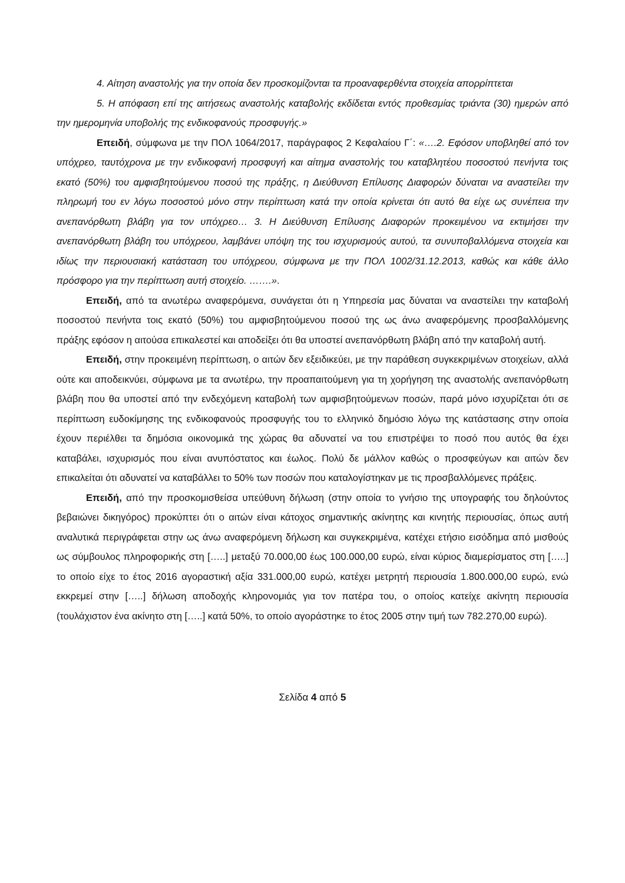4. Αίτηση αναστολής για την οποία δεν προσκομίζονται τα προαναφερθέντα στοιχεία απορρίπτεται
5. Η απόφαση επί της αιτήσεως αναστολής καταβολής εκδίδεται εντός προθεσμίας τριάντα (30) ημερών από την ημερομηνία υποβολής της ενδικοφανούς προσφυγής.»
Επειδή, σύμφωνα με την ΠΟΛ 1064/2017, παράγραφος 2 Κεφαλαίου Γ΄: «….2. Εφόσον υποβληθεί από τον υπόχρεο, ταυτόχρονα με την ενδικοφανή προσφυγή και αίτημα αναστολής του καταβλητέου ποσοστού πενήντα τοις εκατό (50%) του αμφισβητούμενου ποσού της πράξης, η Διεύθυνση Επίλυσης Διαφορών δύναται να αναστείλει την πληρωμή του εν λόγω ποσοστού μόνο στην περίπτωση κατά την οποία κρίνεται ότι αυτό θα είχε ως συνέπεια την ανεπανόρθωτη βλάβη για τον υπόχρεο… 3. Η Διεύθυνση Επίλυσης Διαφορών προκειμένου να εκτιμήσει την ανεπανόρθωτη βλάβη του υπόχρεου, λαμβάνει υπόψη της του ισχυρισμούς αυτού, τα συνυποβαλλόμενα στοιχεία και ιδίως την περιουσιακή κατάσταση του υπόχρεου, σύμφωνα με την ΠΟΛ 1002/31.12.2013, καθώς και κάθε άλλο πρόσφορο για την περίπτωση αυτή στοιχείο. …….».
Επειδή, από τα ανωτέρω αναφερόμενα, συνάγεται ότι η Υπηρεσία μας δύναται να αναστείλει την καταβολή ποσοστού πενήντα τοις εκατό (50%) του αμφισβητούμενου ποσού της ως άνω αναφερόμενης προσβαλλόμενης πράξης εφόσον η αιτούσα επικαλεστεί και αποδείξει ότι θα υποστεί ανεπανόρθωτη βλάβη από την καταβολή αυτή.
Επειδή, στην προκειμένη περίπτωση, ο αιτών δεν εξειδικεύει, με την παράθεση συγκεκριμένων στοιχείων, αλλά ούτε και αποδεικνύει, σύμφωνα με τα ανωτέρω, την προαπαιτούμενη για τη χορήγηση της αναστολής ανεπανόρθωτη βλάβη που θα υποστεί από την ενδεχόμενη καταβολή των αμφισβητούμενων ποσών, παρά μόνο ισχυρίζεται ότι σε περίπτωση ευδοκίμησης της ενδικοφανούς προσφυγής του το ελληνικό δημόσιο λόγω της κατάστασης στην οποία έχουν περιέλθει τα δημόσια οικονομικά της χώρας θα αδυνατεί να του επιστρέψει το ποσό που αυτός θα έχει καταβάλει, ισχυρισμός που είναι ανυπόστατος και έωλος. Πολύ δε μάλλον καθώς ο προσφεύγων και αιτών δεν επικαλείται ότι αδυνατεί να καταβάλλει το 50% των ποσών που καταλογίστηκαν με τις προσβαλλόμενες πράξεις.
Επειδή, από την προσκομισθείσα υπεύθυνη δήλωση (στην οποία το γνήσιο της υπογραφής του δηλούντος βεβαιώνει δικηγόρος) προκύπτει ότι ο αιτών είναι κάτοχος σημαντικής ακίνητης και κινητής περιουσίας, όπως αυτή αναλυτικά περιγράφεται στην ως άνω αναφερόμενη δήλωση και συγκεκριμένα, κατέχει ετήσιο εισόδημα από μισθούς ως σύμβουλος πληροφορικής στη […..] μεταξύ 70.000,00 έως 100.000,00 ευρώ, είναι κύριος διαμερίσματος στη […..] το οποίο είχε το έτος 2016 αγοραστική αξία 331.000,00 ευρώ, κατέχει μετρητή περιουσία 1.800.000,00 ευρώ, ενώ εκκρεμεί στην […..] δήλωση αποδοχής κληρονομιάς για τον πατέρα του, ο οποίος κατείχε ακίνητη περιουσία (τουλάχιστον ένα ακίνητο στη […..] κατά 50%, το οποίο αγοράστηκε το έτος 2005 στην τιμή των 782.270,00 ευρώ).
Σελίδα 4 από 5